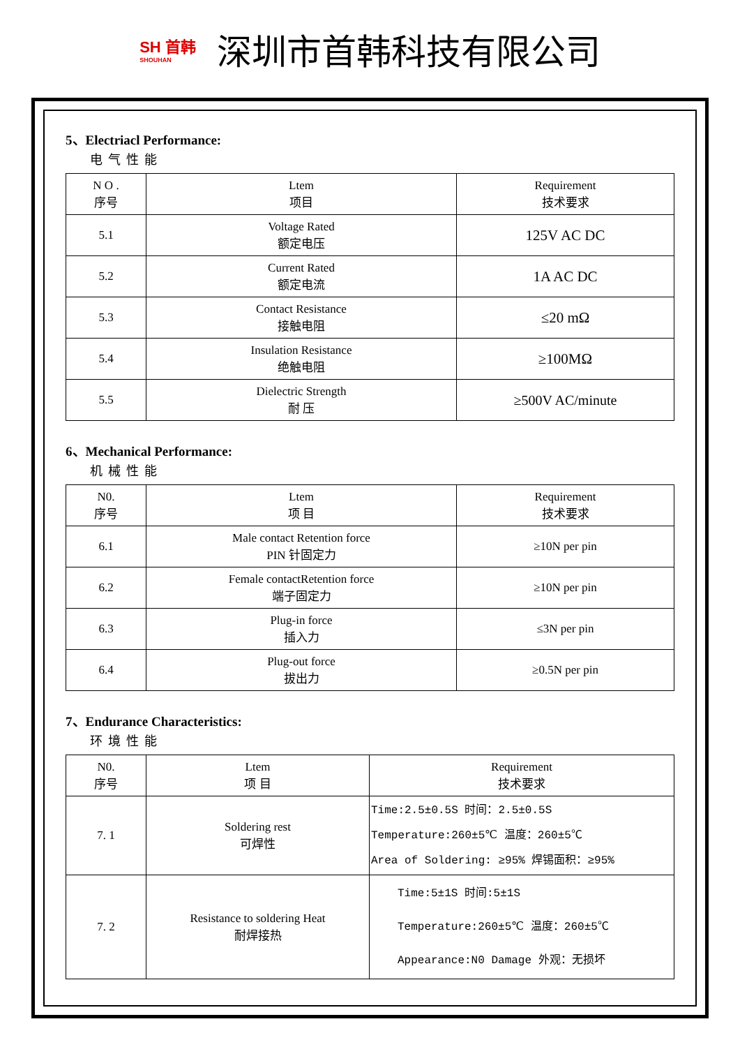SH 首韩
SHOUHAN
深圳市首韩科技有限公司
5、Electriacl Performance:
电气性能
| N O . 序号 | Ltem 项目 | Requirement 技术要求 |
| --- | --- | --- |
| 5.1 | Voltage Rated 额定电压 | 125V AC DC |
| 5.2 | Current Rated 额定电流 | 1A AC DC |
| 5.3 | Contact Resistance 接触电阻 | ≤20 mΩ |
| 5.4 | Insulation Resistance 绝触电阻 | ≥100MΩ |
| 5.5 | Dielectric Strength 耐 压 | ≥500V AC/minute |
6、Mechanical Performance:
机械性能
| N0. 序号 | Ltem 项 目 | Requirement 技术要求 |
| --- | --- | --- |
| 6.1 | Male contact Retention force PIN 针固定力 | ≥10N per pin |
| 6.2 | Female contactRetention force 端子固定力 | ≥10N per pin |
| 6.3 | Plug-in force 插入力 | ≤3N per pin |
| 6.4 | Plug-out force 拔出力 | ≥0.5N per pin |
7、Endurance Characteristics:
环境性能
| N0. 序号 | Ltem 项 目 | Requirement 技术要求 |
| --- | --- | --- |
| 7. 1 | Soldering rest 可焊性 | Time:2.5±0.5S 时间：2.5±0.5S Temperature:260±5℃ 温度：260±5℃ Area of Soldering: ≥95% 焊锡面积：≥95% |
| 7. 2 | Resistance to soldering Heat 耐焊接热 | Time:5±1S 时间:5±1S Temperature:260±5℃ 温度：260±5℃ Appearance:N0 Damage 外观：无损坏 |